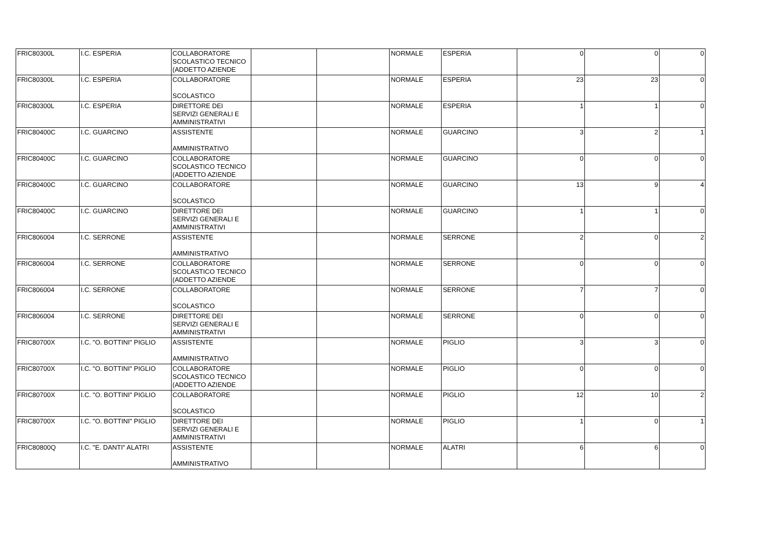| FRIC80300L | I.C. ESPERIA | COLLABORATORE SCOLASTICO TECNICO (ADDETTO AZIENDE | | | NORMALE | ESPERIA | 0 | 0 | 0 |
| FRIC80300L | I.C. ESPERIA | COLLABORATORE SCOLASTICO | | | NORMALE | ESPERIA | 23 | 23 | 0 |
| FRIC80300L | I.C. ESPERIA | DIRETTORE DEI SERVIZI GENERALI E AMMINISTRATIVI | | | NORMALE | ESPERIA | 1 | 1 | 0 |
| FRIC80400C | I.C. GUARCINO | ASSISTENTE AMMINISTRATIVO | | | NORMALE | GUARCINO | 3 | 2 | 1 |
| FRIC80400C | I.C. GUARCINO | COLLABORATORE SCOLASTICO TECNICO (ADDETTO AZIENDE | | | NORMALE | GUARCINO | 0 | 0 | 0 |
| FRIC80400C | I.C. GUARCINO | COLLABORATORE SCOLASTICO | | | NORMALE | GUARCINO | 13 | 9 | 4 |
| FRIC80400C | I.C. GUARCINO | DIRETTORE DEI SERVIZI GENERALI E AMMINISTRATIVI | | | NORMALE | GUARCINO | 1 | 1 | 0 |
| FRIC806004 | I.C. SERRONE | ASSISTENTE AMMINISTRATIVO | | | NORMALE | SERRONE | 2 | 0 | 2 |
| FRIC806004 | I.C. SERRONE | COLLABORATORE SCOLASTICO TECNICO (ADDETTO AZIENDE | | | NORMALE | SERRONE | 0 | 0 | 0 |
| FRIC806004 | I.C. SERRONE | COLLABORATORE SCOLASTICO | | | NORMALE | SERRONE | 7 | 7 | 0 |
| FRIC806004 | I.C. SERRONE | DIRETTORE DEI SERVIZI GENERALI E AMMINISTRATIVI | | | NORMALE | SERRONE | 0 | 0 | 0 |
| FRIC80700X | I.C. "O. BOTTINI" PIGLIO | ASSISTENTE AMMINISTRATIVO | | | NORMALE | PIGLIO | 3 | 3 | 0 |
| FRIC80700X | I.C. "O. BOTTINI" PIGLIO | COLLABORATORE SCOLASTICO TECNICO (ADDETTO AZIENDE | | | NORMALE | PIGLIO | 0 | 0 | 0 |
| FRIC80700X | I.C. "O. BOTTINI" PIGLIO | COLLABORATORE SCOLASTICO | | | NORMALE | PIGLIO | 12 | 10 | 2 |
| FRIC80700X | I.C. "O. BOTTINI" PIGLIO | DIRETTORE DEI SERVIZI GENERALI E AMMINISTRATIVI | | | NORMALE | PIGLIO | 1 | 0 | 1 |
| FRIC80800Q | I.C. "E. DANTI" ALATRI | ASSISTENTE AMMINISTRATIVO | | | NORMALE | ALATRI | 6 | 6 | 0 |